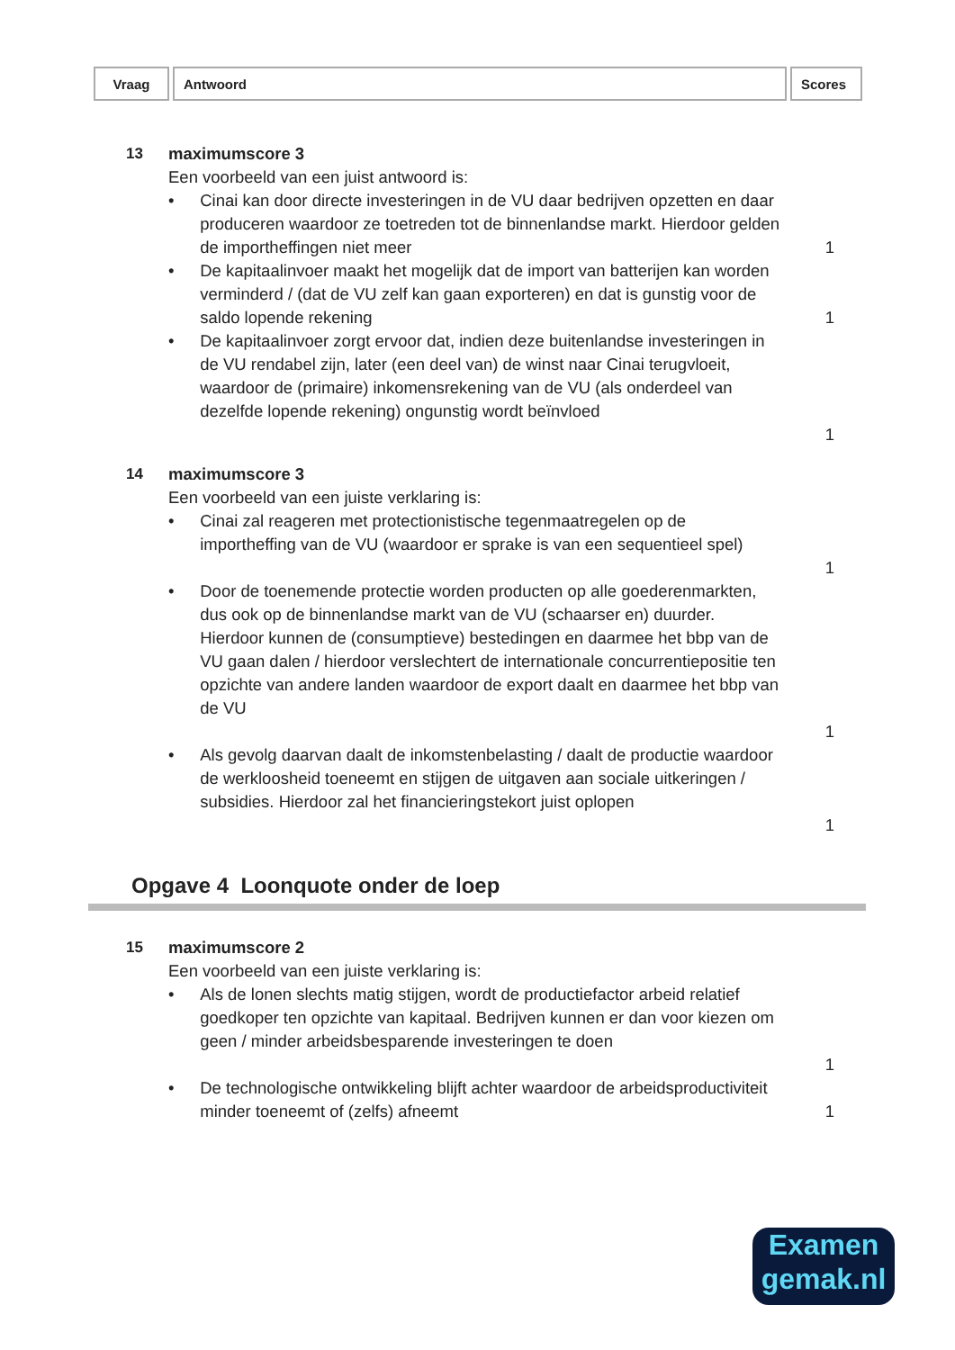| Vraag | Antwoord | Scores |
| --- | --- | --- |
13 maximumscore 3
Een voorbeeld van een juist antwoord is:
• Cinai kan door directe investeringen in de VU daar bedrijven opzetten en daar produceren waardoor ze toetreden tot de binnenlandse markt. Hierdoor gelden de importheffingen niet meer
1
• De kapitaalinvoer maakt het mogelijk dat de import van batterijen kan worden verminderd / (dat de VU zelf kan gaan exporteren) en dat is gunstig voor de saldo lopende rekening
1
• De kapitaalinvoer zorgt ervoor dat, indien deze buitenlandse investeringen in de VU rendabel zijn, later (een deel van) de winst naar Cinai terugvloeit, waardoor de (primaire) inkomensrekening van de VU (als onderdeel van dezelfde lopende rekening) ongunstig wordt beïnvloed
1
14 maximumscore 3
Een voorbeeld van een juiste verklaring is:
• Cinai zal reageren met protectionistische tegenmaatregelen op de importheffing van de VU (waardoor er sprake is van een sequentieel spel)
1
• Door de toenemende protectie worden producten op alle goederenmarkten, dus ook op de binnenlandse markt van de VU (schaarser en) duurder. Hierdoor kunnen de (consumptieve) bestedingen en daarmee het bbp van de VU gaan dalen / hierdoor verslechtert de internationale concurrentiepositie ten opzichte van andere landen waardoor de export daalt en daarmee het bbp van de VU
1
• Als gevolg daarvan daalt de inkomstenbelasting / daalt de productie waardoor de werkloosheid toeneemt en stijgen de uitgaven aan sociale uitkeringen / subsidies. Hierdoor zal het financieringstekort juist oplopen
1
Opgave 4 Loonquote onder de loep
15 maximumscore 2
Een voorbeeld van een juiste verklaring is:
• Als de lonen slechts matig stijgen, wordt de productiefactor arbeid relatief goedkoper ten opzichte van kapitaal. Bedrijven kunnen er dan voor kiezen om geen / minder arbeidsbesparende investeringen te doen
1
• De technologische ontwikkeling blijft achter waardoor de arbeidsproductiviteit minder toeneemt of (zelfs) afneemt
1
Examen
gemak.nl